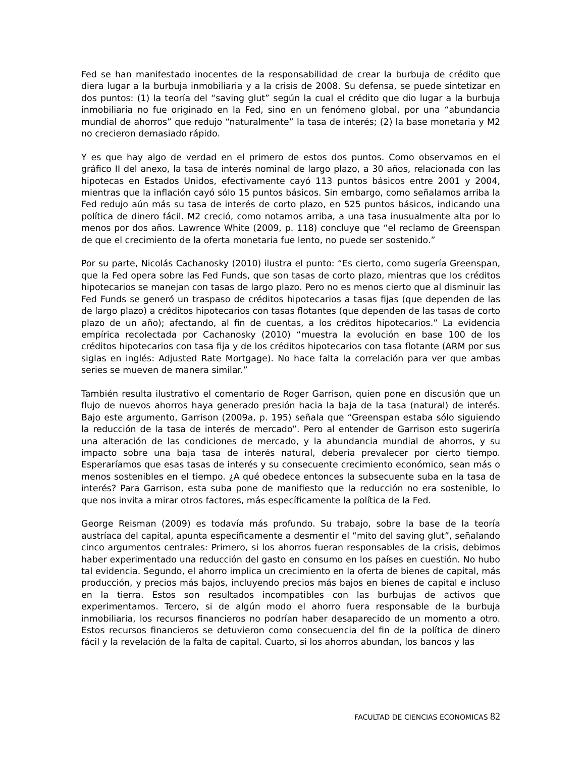Fed se han manifestado inocentes de la responsabilidad de crear la burbuja de crédito que diera lugar a la burbuja inmobiliaria y a la crisis de 2008. Su defensa, se puede sintetizar en dos puntos: (1) la teoría del “saving glut” según la cual el crédito que dio lugar a la burbuja inmobiliaria no fue originado en la Fed, sino en un fenómeno global, por una “abundancia mundial de ahorros” que redujo “naturalmente” la tasa de interés; (2) la base monetaria y M2 no crecieron demasiado rápido.
Y es que hay algo de verdad en el primero de estos dos puntos. Como observamos en el gráfico II del anexo, la tasa de interés nominal de largo plazo, a 30 años, relacionada con las hipotecas en Estados Unidos, efectivamente cayó 113 puntos básicos entre 2001 y 2004, mientras que la inflación cayó sólo 15 puntos básicos. Sin embargo, como señalamos arriba la Fed redujo aún más su tasa de interés de corto plazo, en 525 puntos básicos, indicando una política de dinero fácil. M2 creció, como notamos arriba, a una tasa inusualmente alta por lo menos por dos años. Lawrence White (2009, p. 118) concluye que “el reclamo de Greenspan de que el crecimiento de la oferta monetaria fue lento, no puede ser sostenido.”
Por su parte, Nicolás Cachanosky (2010) ilustra el punto: “Es cierto, como sugería Greenspan, que la Fed opera sobre las Fed Funds, que son tasas de corto plazo, mientras que los créditos hipotecarios se manejan con tasas de largo plazo. Pero no es menos cierto que al disminuir las Fed Funds se generó un traspaso de créditos hipotecarios a tasas fijas (que dependen de las de largo plazo) a créditos hipotecarios con tasas flotantes (que dependen de las tasas de corto plazo de un año); afectando, al fin de cuentas, a los créditos hipotecarios.” La evidencia empírica recolectada por Cachanosky (2010) “muestra la evolución en base 100 de los créditos hipotecarios con tasa fija y de los créditos hipotecarios con tasa flotante (ARM por sus siglas en inglés: Adjusted Rate Mortgage). No hace falta la correlación para ver que ambas series se mueven de manera similar.”
También resulta ilustrativo el comentario de Roger Garrison, quien pone en discusión que un flujo de nuevos ahorros haya generado presión hacia la baja de la tasa (natural) de interés. Bajo este argumento, Garrison (2009a, p. 195) señala que “Greenspan estaba sólo siguiendo la reducción de la tasa de interés de mercado”. Pero al entender de Garrison esto sugeriría una alteración de las condiciones de mercado, y la abundancia mundial de ahorros, y su impacto sobre una baja tasa de interés natural, debería prevalecer por cierto tiempo. Esperaríamos que esas tasas de interés y su consecuente crecimiento económico, sean más o menos sostenibles en el tiempo. ¿A qué obedece entonces la subsecuente suba en la tasa de interés? Para Garrison, esta suba pone de manifiesto que la reducción no era sostenible, lo que nos invita a mirar otros factores, más específicamente la política de la Fed.
George Reisman (2009) es todavía más profundo. Su trabajo, sobre la base de la teoría austríaca del capital, apunta específicamente a desmentir el “mito del saving glut”, señalando cinco argumentos centrales: Primero, si los ahorros fueran responsables de la crisis, debimos haber experimentado una reducción del gasto en consumo en los países en cuestión. No hubo tal evidencia. Segundo, el ahorro implica un crecimiento en la oferta de bienes de capital, más producción, y precios más bajos, incluyendo precios más bajos en bienes de capital e incluso en la tierra. Estos son resultados incompatibles con las burbujas de activos que experimentamos. Tercero, si de algún modo el ahorro fuera responsable de la burbuja inmobiliaria, los recursos financieros no podrían haber desaparecido de un momento a otro. Estos recursos financieros se detuvieron como consecuencia del fin de la política de dinero fácil y la revelación de la falta de capital. Cuarto, si los ahorros abundan, los bancos y las
FACULTAD DE CIENCIAS ECONOMICAS 82